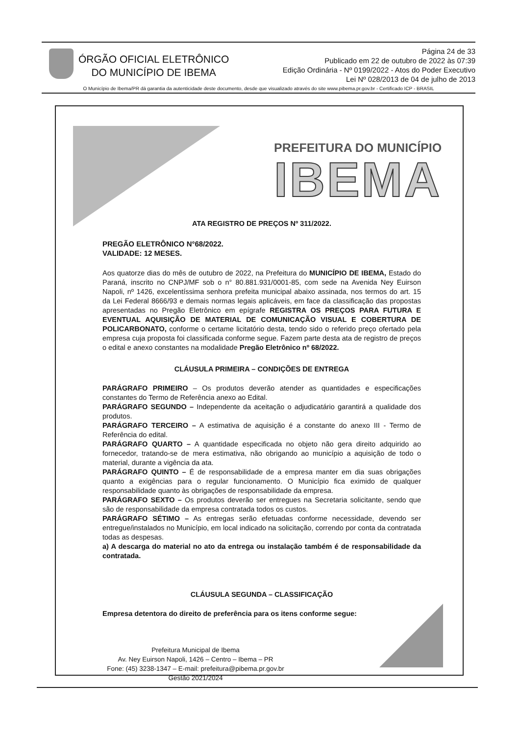ÓRGÃO OFICIAL ELETRÔNICO
DO MUNICÍPIO DE IBEMA
Página 24 de 33
Publicado em 22 de outubro de 2022 às 07:39
Edição Ordinária - Nº 0199/2022 - Atos do Poder Executivo
Lei Nº 028/2013 de 04 de julho de 2013
O Município de Ibema/PR dá garantia da autenticidade deste documento, desde que visualizado através do site www.pibema.pr.gov.br - Certificado ICP - BRASIL
PREFEITURA DO MUNICÍPIO
IBEMA
ATA REGISTRO DE PREÇOS Nº 311/2022.
PREGÃO ELETRÔNICO N°68/2022.
VALIDADE: 12 MESES.
Aos quatorze dias do mês de outubro de 2022, na Prefeitura do MUNICÍPIO DE IBEMA, Estado do Paraná, inscrito no CNPJ/MF sob o n° 80.881.931/0001-85, com sede na Avenida Ney Euirson Napoli, nº 1426, excelentíssima senhora prefeita municipal abaixo assinada, nos termos do art. 15 da Lei Federal 8666/93 e demais normas legais aplicáveis, em face da classificação das propostas apresentadas no Pregão Eletrônico em epígrafe REGISTRA OS PREÇOS PARA FUTURA E EVENTUAL AQUISIÇÃO DE MATERIAL DE COMUNICAÇÃO VISUAL E COBERTURA DE POLICARBONATO, conforme o certame licitatório desta, tendo sido o referido preço ofertado pela empresa cuja proposta foi classificada conforme segue. Fazem parte desta ata de registro de preços o edital e anexo constantes na modalidade Pregão Eletrônico nº 68/2022.
CLÁUSULA PRIMEIRA – CONDIÇÕES DE ENTREGA
PARÁGRAFO PRIMEIRO – Os produtos deverão atender as quantidades e especificações constantes do Termo de Referência anexo ao Edital.
PARÁGRAFO SEGUNDO – Independente da aceitação o adjudicatário garantirá a qualidade dos produtos.
PARÁGRAFO TERCEIRO – A estimativa de aquisição é a constante do anexo III - Termo de Referência do edital.
PARÁGRAFO QUARTO – A quantidade especificada no objeto não gera direito adquirido ao fornecedor, tratando-se de mera estimativa, não obrigando ao município a aquisição de todo o material, durante a vigência da ata.
PARÁGRAFO QUINTO – É de responsabilidade de a empresa manter em dia suas obrigações quanto a exigências para o regular funcionamento. O Município fica eximido de qualquer responsabilidade quanto às obrigações de responsabilidade da empresa.
PARÁGRAFO SEXTO – Os produtos deverão ser entregues na Secretaria solicitante, sendo que são de responsabilidade da empresa contratada todos os custos.
PARÁGRAFO SÉTIMO – As entregas serão efetuadas conforme necessidade, devendo ser entregue/instalados no Município, em local indicado na solicitação, correndo por conta da contratada todas as despesas.
a) A descarga do material no ato da entrega ou instalação também é de responsabilidade da contratada.
CLÁUSULA SEGUNDA – CLASSIFICAÇÃO
Empresa detentora do direito de preferência para os itens conforme segue:
Prefeitura Municipal de Ibema
Av. Ney Euirson Napoli, 1426 – Centro – Ibema – PR
Fone: (45) 3238-1347 – E-mail: prefeitura@pibema.pr.gov.br
Gestão 2021/2024